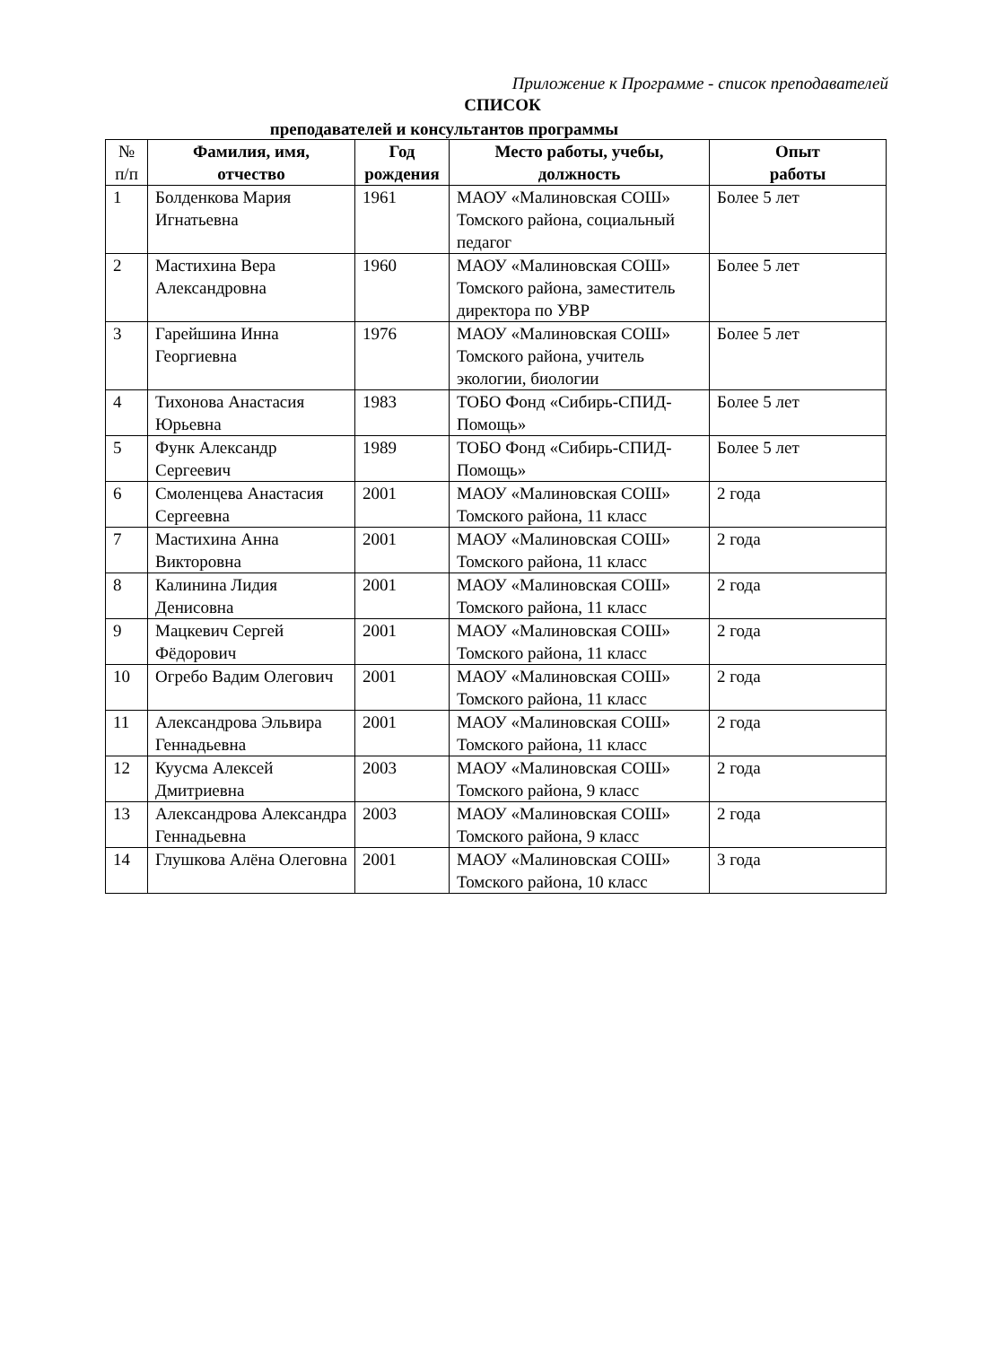Приложение к Программе - список преподавателей
СПИСОК
преподавателей и консультантов программы
| № п/п | Фамилия, имя, отчество | Год рождения | Место работы, учебы, должность | Опыт работы |
| --- | --- | --- | --- | --- |
| 1 | Болденкова Мария Игнатьевна | 1961 | МАОУ «Малиновская СОШ» Томского района, социальный педагог | Более 5 лет |
| 2 | Мастихина Вера Александровна | 1960 | МАОУ «Малиновская СОШ» Томского района, заместитель директора по УВР | Более 5 лет |
| 3 | Гарейшина Инна Георгиевна | 1976 | МАОУ «Малиновская СОШ» Томского района, учитель экологии, биологии | Более 5 лет |
| 4 | Тихонова Анастасия Юрьевна | 1983 | ТОБО Фонд «Сибирь-СПИД-Помощь» | Более 5 лет |
| 5 | Функ Александр Сергеевич | 1989 | ТОБО Фонд «Сибирь-СПИД-Помощь» | Более 5 лет |
| 6 | Смоленцева Анастасия Сергеевна | 2001 | МАОУ «Малиновская СОШ» Томского района, 11 класс | 2 года |
| 7 | Мастихина Анна Викторовна | 2001 | МАОУ «Малиновская СОШ» Томского района, 11 класс | 2 года |
| 8 | Калинина Лидия Денисовна | 2001 | МАОУ «Малиновская СОШ» Томского района, 11 класс | 2 года |
| 9 | Мацкевич Сергей Фёдорович | 2001 | МАОУ «Малиновская СОШ» Томского района, 11 класс | 2 года |
| 10 | Огребо Вадим Олегович | 2001 | МАОУ «Малиновская СОШ» Томского района, 11 класс | 2 года |
| 11 | Александрова Эльвира Геннадьевна | 2001 | МАОУ «Малиновская СОШ» Томского района, 11 класс | 2 года |
| 12 | Куусма Алексей Дмитриевна | 2003 | МАОУ «Малиновская СОШ» Томского района, 9 класс | 2 года |
| 13 | Александрова Александра Геннадьевна | 2003 | МАОУ «Малиновская СОШ» Томского района, 9 класс | 2 года |
| 14 | Глушкова Алёна Олеговна | 2001 | МАОУ «Малиновская СОШ» Томского района, 10 класс | 3 года |